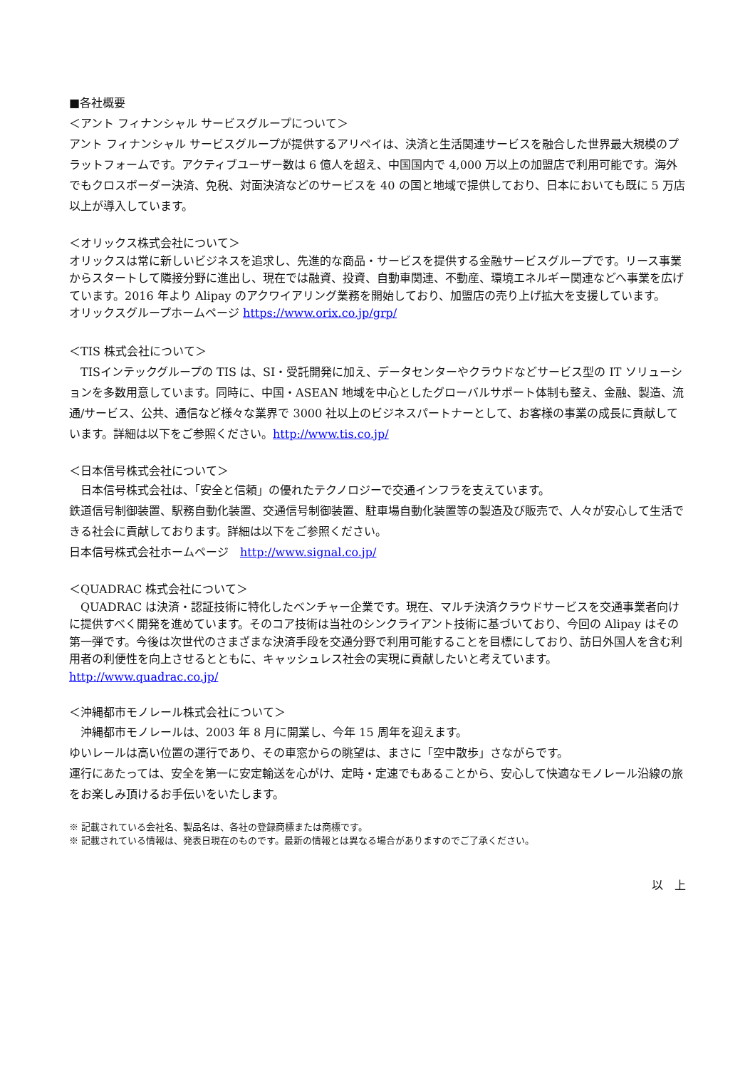■各社概要
＜アント フィナンシャル サービスグループについて＞
アント フィナンシャル サービスグループが提供するアリペイは、決済と生活関連サービスを融合した世界最大規模のプラットフォームです。アクティブユーザー数は 6 億人を超え、中国国内で 4,000 万以上の加盟店で利用可能です。海外でもクロスボーダー決済、免税、対面決済などのサービスを 40 の国と地域で提供しており、日本においても既に 5 万店以上が導入しています。
＜オリックス株式会社について＞
オリックスは常に新しいビジネスを追求し、先進的な商品・サービスを提供する金融サービスグループです。リース事業からスタートして隣接分野に進出し、現在では融資、投資、自動車関連、不動産、環境エネルギー関連などへ事業を広げています。2016 年より Alipay のアクワイアリング業務を開始しており、加盟店の売り上げ拡大を支援しています。
オリックスグループホームページ https://www.orix.co.jp/grp/
＜TIS 株式会社について＞
　TISインテックグループの TIS は、SI・受託開発に加え、データセンターやクラウドなどサービス型の IT ソリューションを多数用意しています。同時に、中国・ASEAN 地域を中心としたグローバルサポート体制も整え、金融、製造、流通/サービス、公共、通信など様々な業界で 3000 社以上のビジネスパートナーとして、お客様の事業の成長に貢献しています。詳細は以下をご参照ください。http://www.tis.co.jp/
＜日本信号株式会社について＞
　日本信号株式会社は、「安全と信頼」の優れたテクノロジーで交通インフラを支えています。
鉄道信号制御装置、駅務自動化装置、交通信号制御装置、駐車場自動化装置等の製造及び販売で、人々が安心して生活できる社会に貢献しております。詳細は以下をご参照ください。
日本信号株式会社ホームページ　http://www.signal.co.jp/
＜QUADRAC 株式会社について＞
　QUADRAC は決済・認証技術に特化したベンチャー企業です。現在、マルチ決済クラウドサービスを交通事業者向けに提供すべく開発を進めています。そのコア技術は当社のシンクライアント技術に基づいており、今回の Alipay はその第一弾です。今後は次世代のさまざまな決済手段を交通分野で利用可能することを目標にしており、訪日外国人を含む利用者の利便性を向上させるとともに、キャッシュレス社会の実現に貢献したいと考えています。http://www.quadrac.co.jp/
＜沖縄都市モノレール株式会社について＞
　沖縄都市モノレールは、2003 年 8 月に開業し、今年 15 周年を迎えます。
ゆいレールは高い位置の運行であり、その車窓からの眺望は、まさに「空中散歩」さながらです。
運行にあたっては、安全を第一に安定輸送を心がけ、定時・定速でもあることから、安心して快適なモノレール沿線の旅をお楽しみ頂けるお手伝いをいたします。
※ 記載されている会社名、製品名は、各社の登録商標または商標です。
※ 記載されている情報は、発表日現在のものです。最新の情報とは異なる場合がありますのでご了承ください。
以　上